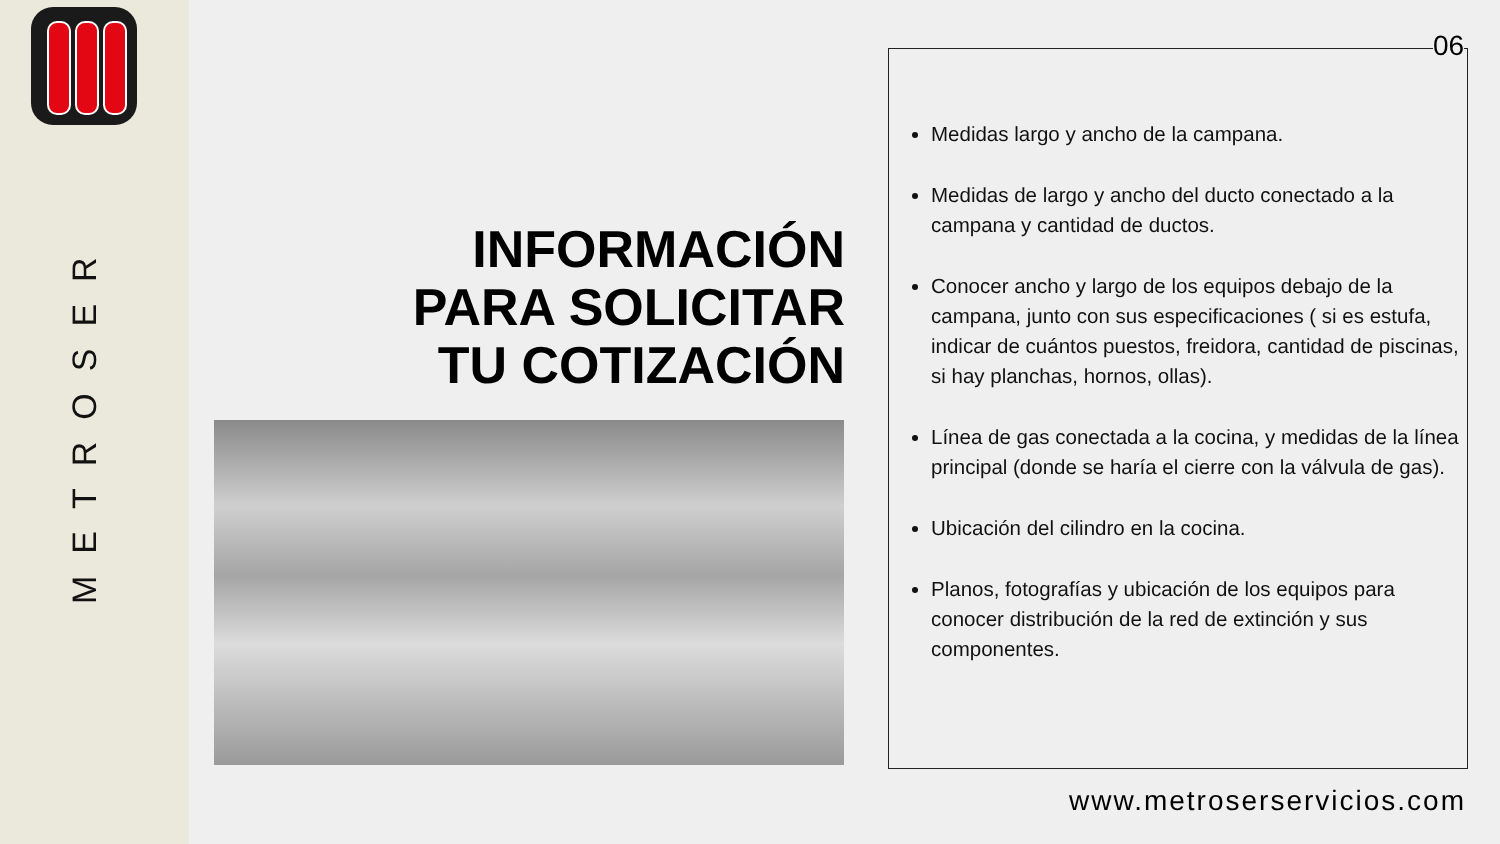METROSER
INFORMACIÓN PARA SOLICITAR TU COTIZACIÓN
Medidas largo y ancho de la campana.
Medidas de largo y ancho del ducto conectado a la campana y cantidad de ductos.
Conocer ancho y largo de los equipos debajo de la campana, junto con sus especificaciones ( si es estufa, indicar de cuántos puestos, freidora, cantidad de piscinas, si hay planchas, hornos, ollas).
Línea de gas conectada a la cocina, y medidas de la línea principal (donde se haría el cierre con la válvula de gas).
Ubicación del cilindro en la cocina.
Planos, fotografías y ubicación de los equipos para conocer distribución de la red de extinción y sus componentes.
06
www.metroserservicios.com